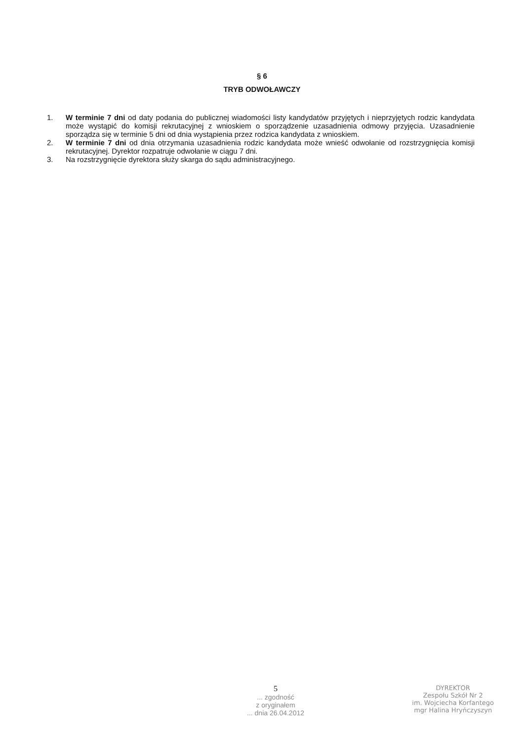§ 6
TRYB ODWOŁAWCZY
1. W terminie 7 dni od daty podania do publicznej wiadomości listy kandydatów przyjętych i nieprzyjętych rodzic kandydata może wystąpić do komisji rekrutacyjnej z wnioskiem o sporządzenie uzasadnienia odmowy przyjęcia. Uzasadnienie sporządza się w terminie 5 dni od dnia wystąpienia przez rodzica kandydata z wnioskiem.
2. W terminie 7 dni od dnia otrzymania uzasadnienia rodzic kandydata może wnieść odwołanie od rozstrzygnięcia komisji rekrutacyjnej. Dyrektor rozpatruje odwołanie w ciągu 7 dni.
3. Na rozstrzygnięcie dyrektora służy skarga do sądu administracyjnego.
5
... zgodność
z oryginałem
... dnia 26.04.2012
DYREKTOR
Zespołu Szkół Nr 2
im. Wojciecha Korfantego
mgr Halina Hryńczyszyn